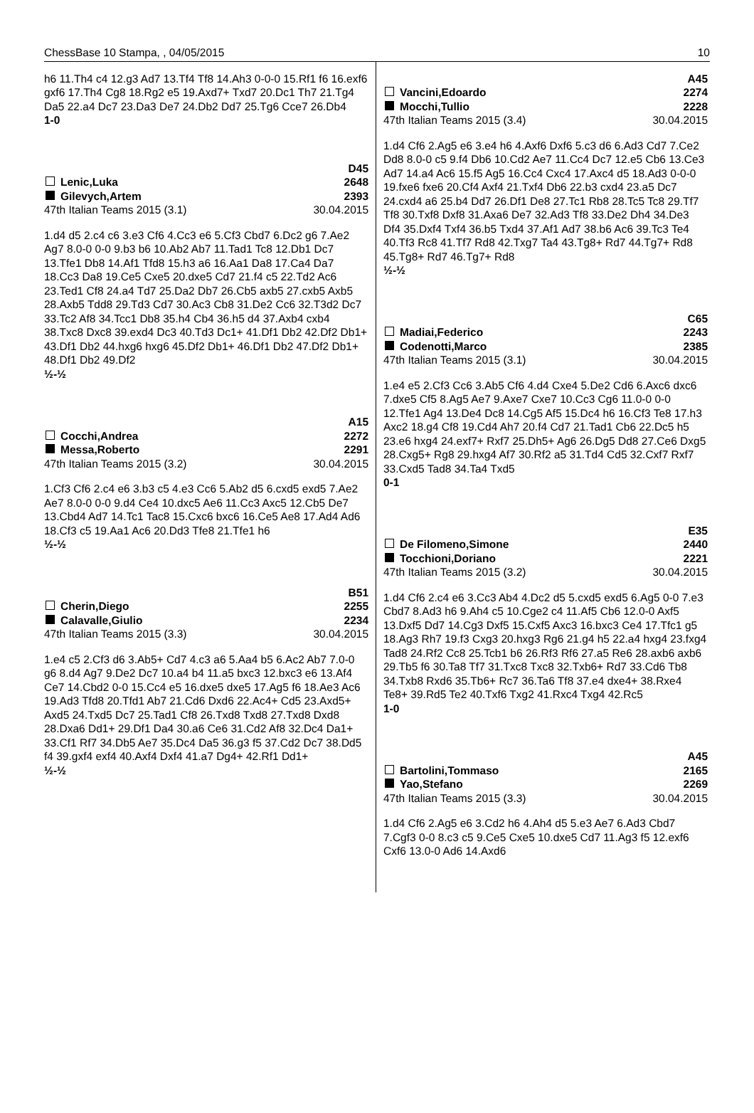ChessBase 10 Stampa, , 04/05/2015 10
h6 11.Th4 c4 12.g3 Ad7 13.Tf4 Tf8 14.Ah3 0-0-0 15.Rf1 f6 16.exf6 gxf6 17.Th4 Cg8 18.Rg2 e5 19.Axd7+ Txd7 20.Dc1 Th7 21.Tg4 Da5 22.a4 Dc7 23.Da3 De7 24.Db2 Dd7 25.Tg6 Cce7 26.Db4
1-0
D45
Lenic,Luka 2648
Gilevych,Artem 2393
47th Italian Teams 2015 (3.1) 30.04.2015
1.d4 d5 2.c4 c6 3.e3 Cf6 4.Cc3 e6 5.Cf3 Cbd7 6.Dc2 g6 7.Ae2 Ag7 8.0-0 0-0 9.b3 b6 10.Ab2 Ab7 11.Tad1 Tc8 12.Db1 Dc7 13.Tfe1 Db8 14.Af1 Tfd8 15.h3 a6 16.Aa1 Da8 17.Ca4 Da7 18.Cc3 Da8 19.Ce5 Cxe5 20.dxe5 Cd7 21.f4 c5 22.Td2 Ac6 23.Ted1 Cf8 24.a4 Td7 25.Da2 Db7 26.Cb5 axb5 27.cxb5 Axb5 28.Axb5 Tdd8 29.Td3 Cd7 30.Ac3 Cb8 31.De2 Cc6 32.T3d2 Dc7 33.Tc2 Af8 34.Tcc1 Db8 35.h4 Cb4 36.h5 d4 37.Axb4 cxb4 38.Txc8 Dxc8 39.exd4 Dc3 40.Td3 Dc1+ 41.Df1 Db2 42.Df2 Db1+ 43.Df1 Db2 44.hxg6 hxg6 45.Df2 Db1+ 46.Df1 Db2 47.Df2 Db1+ 48.Df1 Db2 49.Df2
½-½
A15
Cocchi,Andrea 2272
Messa,Roberto 2291
47th Italian Teams 2015 (3.2) 30.04.2015
1.Cf3 Cf6 2.c4 e6 3.b3 c5 4.e3 Cc6 5.Ab2 d5 6.cxd5 exd5 7.Ae2 Ae7 8.0-0 0-0 9.d4 Ce4 10.dxc5 Ae6 11.Cc3 Axc5 12.Cb5 De7 13.Cbd4 Ad7 14.Tc1 Tac8 15.Cxc6 bxc6 16.Ce5 Ae8 17.Ad4 Ad6 18.Cf3 c5 19.Aa1 Ac6 20.Dd3 Tfe8 21.Tfe1 h6
½-½
B51
Cherin,Diego 2255
Calavalle,Giulio 2234
47th Italian Teams 2015 (3.3) 30.04.2015
1.e4 c5 2.Cf3 d6 3.Ab5+ Cd7 4.c3 a6 5.Aa4 b5 6.Ac2 Ab7 7.0-0 g6 8.d4 Ag7 9.De2 Dc7 10.a4 b4 11.a5 bxc3 12.bxc3 e6 13.Af4 Ce7 14.Cbd2 0-0 15.Cc4 e5 16.dxe5 dxe5 17.Ag5 f6 18.Ae3 Ac6 19.Ad3 Tfd8 20.Tfd1 Ab7 21.Cd6 Dxd6 22.Ac4+ Cd5 23.Axd5+ Axd5 24.Txd5 Dc7 25.Tad1 Cf8 26.Txd8 Txd8 27.Txd8 Dxd8 28.Dxa6 Dd1+ 29.Df1 Da4 30.a6 Ce6 31.Cd2 Af8 32.Dc4 Da1+ 33.Cf1 Rf7 34.Db5 Ae7 35.Dc4 Da5 36.g3 f5 37.Cd2 Dc7 38.Dd5 f4 39.gxf4 exf4 40.Axf4 Dxf4 41.a7 Dg4+ 42.Rf1 Dd1+
½-½
A45
Vancini,Edoardo 2274
Mocchi,Tullio 2228
47th Italian Teams 2015 (3.4) 30.04.2015
1.d4 Cf6 2.Ag5 e6 3.e4 h6 4.Axf6 Dxf6 5.c3 d6 6.Ad3 Cd7 7.Ce2 Dd8 8.0-0 c5 9.f4 Db6 10.Cd2 Ae7 11.Cc4 Dc7 12.e5 Cb6 13.Ce3 Ad7 14.a4 Ac6 15.f5 Ag5 16.Cc4 Cxc4 17.Axc4 d5 18.Ad3 0-0-0 19.fxe6 fxe6 20.Cf4 Axf4 21.Txf4 Db6 22.b3 cxd4 23.a5 Dc7 24.cxd4 a6 25.b4 Dd7 26.Df1 De8 27.Tc1 Rb8 28.Tc5 Tc8 29.Tf7 Tf8 30.Txf8 Dxf8 31.Axa6 De7 32.Ad3 Tf8 33.De2 Dh4 34.De3 Df4 35.Dxf4 Txf4 36.b5 Txd4 37.Af1 Ad7 38.b6 Ac6 39.Tc3 Te4 40.Tf3 Rc8 41.Tf7 Rd8 42.Txg7 Ta4 43.Tg8+ Rd7 44.Tg7+ Rd8 45.Tg8+ Rd7 46.Tg7+ Rd8
½-½
C65
Madiai,Federico 2243
Codenotti,Marco 2385
47th Italian Teams 2015 (3.1) 30.04.2015
1.e4 e5 2.Cf3 Cc6 3.Ab5 Cf6 4.d4 Cxe4 5.De2 Cd6 6.Axc6 dxc6 7.dxe5 Cf5 8.Ag5 Ae7 9.Axe7 Cxe7 10.Cc3 Cg6 11.0-0 0-0 12.Tfe1 Ag4 13.De4 Dc8 14.Cg5 Af5 15.Dc4 h6 16.Cf3 Te8 17.h3 Axc2 18.g4 Cf8 19.Cd4 Ah7 20.f4 Cd7 21.Tad1 Cb6 22.Dc5 h5 23.e6 hxg4 24.exf7+ Rxf7 25.Dh5+ Ag6 26.Dg5 Dd8 27.Ce6 Dxg5 28.Cxg5+ Rg8 29.hxg4 Af7 30.Rf2 a5 31.Td4 Cd5 32.Cxf7 Rxf7 33.Cxd5 Tad8 34.Ta4 Txd5
0-1
E35
De Filomeno,Simone 2440
Tocchioni,Doriano 2221
47th Italian Teams 2015 (3.2) 30.04.2015
1.d4 Cf6 2.c4 e6 3.Cc3 Ab4 4.Dc2 d5 5.cxd5 exd5 6.Ag5 0-0 7.e3 Cbd7 8.Ad3 h6 9.Ah4 c5 10.Cge2 c4 11.Af5 Cb6 12.0-0 Axf5 13.Dxf5 Dd7 14.Cg3 Dxf5 15.Cxf5 Axc3 16.bxc3 Ce4 17.Tfc1 g5 18.Ag3 Rh7 19.f3 Cxg3 20.hxg3 Rg6 21.g4 h5 22.a4 hxg4 23.fxg4 Tad8 24.Rf2 Cc8 25.Tcb1 b6 26.Rf3 Rf6 27.a5 Re6 28.axb6 axb6 29.Tb5 f6 30.Ta8 Tf7 31.Txc8 Txc8 32.Txb6+ Rd7 33.Cd6 Tb8 34.Txb8 Rxd6 35.Tb6+ Rc7 36.Ta6 Tf8 37.e4 dxe4+ 38.Rxe4 Te8+ 39.Rd5 Te2 40.Txf6 Txg2 41.Rxc4 Txg4 42.Rc5
1-0
A45
Bartolini,Tommaso 2165
Yao,Stefano 2269
47th Italian Teams 2015 (3.3) 30.04.2015
1.d4 Cf6 2.Ag5 e6 3.Cd2 h6 4.Ah4 d5 5.e3 Ae7 6.Ad3 Cbd7 7.Cgf3 0-0 8.c3 c5 9.Ce5 Cxe5 10.dxe5 Cd7 11.Ag3 f5 12.exf6 Cxf6 13.0-0 Ad6 14.Axd6